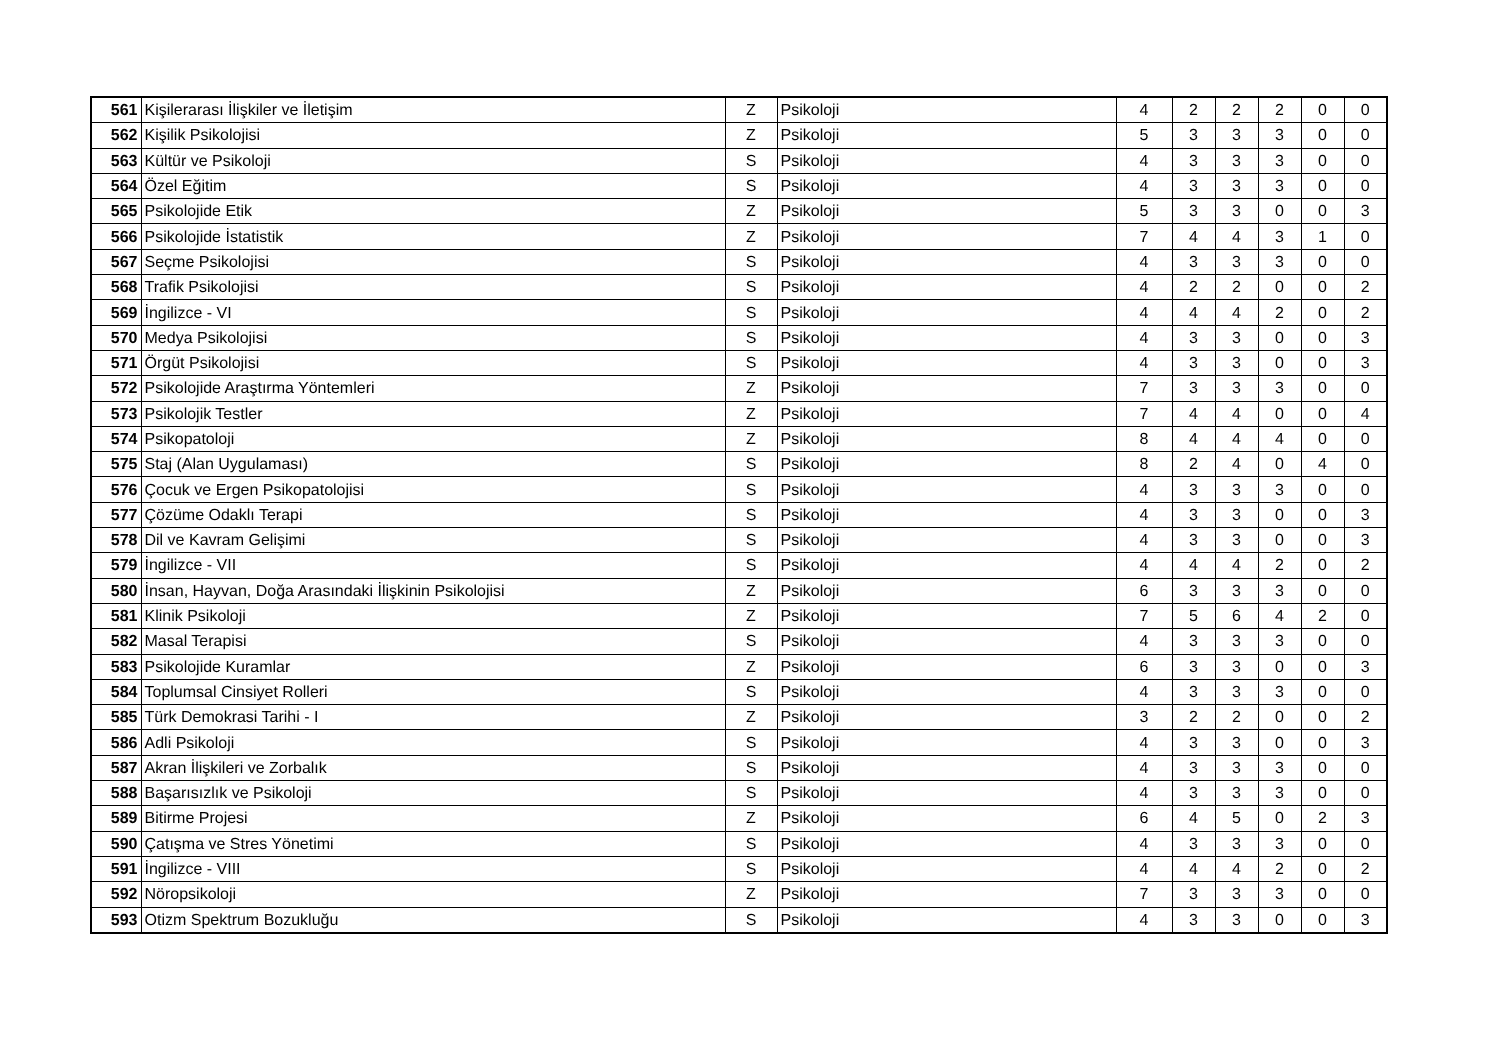| 561 | Kişilerarası İlişkiler ve İletişim | Z | Psikoloji | 4 | 2 | 2 | 2 | 0 | 0 |
| 562 | Kişilik Psikolojisi | Z | Psikoloji | 5 | 3 | 3 | 3 | 0 | 0 |
| 563 | Kültür ve Psikoloji | S | Psikoloji | 4 | 3 | 3 | 3 | 0 | 0 |
| 564 | Özel Eğitim | S | Psikoloji | 4 | 3 | 3 | 3 | 0 | 0 |
| 565 | Psikolojide Etik | Z | Psikoloji | 5 | 3 | 3 | 0 | 0 | 3 |
| 566 | Psikolojide İstatistik | Z | Psikoloji | 7 | 4 | 4 | 3 | 1 | 0 |
| 567 | Seçme Psikolojisi | S | Psikoloji | 4 | 3 | 3 | 3 | 0 | 0 |
| 568 | Trafik Psikolojisi | S | Psikoloji | 4 | 2 | 2 | 0 | 0 | 2 |
| 569 | İngilizce - VI | S | Psikoloji | 4 | 4 | 4 | 2 | 0 | 2 |
| 570 | Medya Psikolojisi | S | Psikoloji | 4 | 3 | 3 | 0 | 0 | 3 |
| 571 | Örgüt Psikolojisi | S | Psikoloji | 4 | 3 | 3 | 0 | 0 | 3 |
| 572 | Psikolojide Araştırma Yöntemleri | Z | Psikoloji | 7 | 3 | 3 | 3 | 0 | 0 |
| 573 | Psikolojik Testler | Z | Psikoloji | 7 | 4 | 4 | 0 | 0 | 4 |
| 574 | Psikopatoloji | Z | Psikoloji | 8 | 4 | 4 | 4 | 0 | 0 |
| 575 | Staj (Alan Uygulaması) | S | Psikoloji | 8 | 2 | 4 | 0 | 4 | 0 |
| 576 | Çocuk ve Ergen Psikopatolojisi | S | Psikoloji | 4 | 3 | 3 | 3 | 0 | 0 |
| 577 | Çözüme Odaklı Terapi | S | Psikoloji | 4 | 3 | 3 | 0 | 0 | 3 |
| 578 | Dil ve Kavram Gelişimi | S | Psikoloji | 4 | 3 | 3 | 0 | 0 | 3 |
| 579 | İngilizce - VII | S | Psikoloji | 4 | 4 | 4 | 2 | 0 | 2 |
| 580 | İnsan, Hayvan, Doğa Arasındaki İlişkinin Psikolojisi | Z | Psikoloji | 6 | 3 | 3 | 3 | 0 | 0 |
| 581 | Klinik Psikoloji | Z | Psikoloji | 7 | 5 | 6 | 4 | 2 | 0 |
| 582 | Masal Terapisi | S | Psikoloji | 4 | 3 | 3 | 3 | 0 | 0 |
| 583 | Psikolojide Kuramlar | Z | Psikoloji | 6 | 3 | 3 | 0 | 0 | 3 |
| 584 | Toplumsal Cinsiyet Rolleri | S | Psikoloji | 4 | 3 | 3 | 3 | 0 | 0 |
| 585 | Türk Demokrasi Tarihi - I | Z | Psikoloji | 3 | 2 | 2 | 0 | 0 | 2 |
| 586 | Adli Psikoloji | S | Psikoloji | 4 | 3 | 3 | 0 | 0 | 3 |
| 587 | Akran İlişkileri ve Zorbalık | S | Psikoloji | 4 | 3 | 3 | 3 | 0 | 0 |
| 588 | Başarısızlık ve Psikoloji | S | Psikoloji | 4 | 3 | 3 | 3 | 0 | 0 |
| 589 | Bitirme Projesi | Z | Psikoloji | 6 | 4 | 5 | 0 | 2 | 3 |
| 590 | Çatışma ve Stres Yönetimi | S | Psikoloji | 4 | 3 | 3 | 3 | 0 | 0 |
| 591 | İngilizce - VIII | S | Psikoloji | 4 | 4 | 4 | 2 | 0 | 2 |
| 592 | Nöropsikoloji | Z | Psikoloji | 7 | 3 | 3 | 3 | 0 | 0 |
| 593 | Otizm Spektrum Bozukluğu | S | Psikoloji | 4 | 3 | 3 | 0 | 0 | 3 |